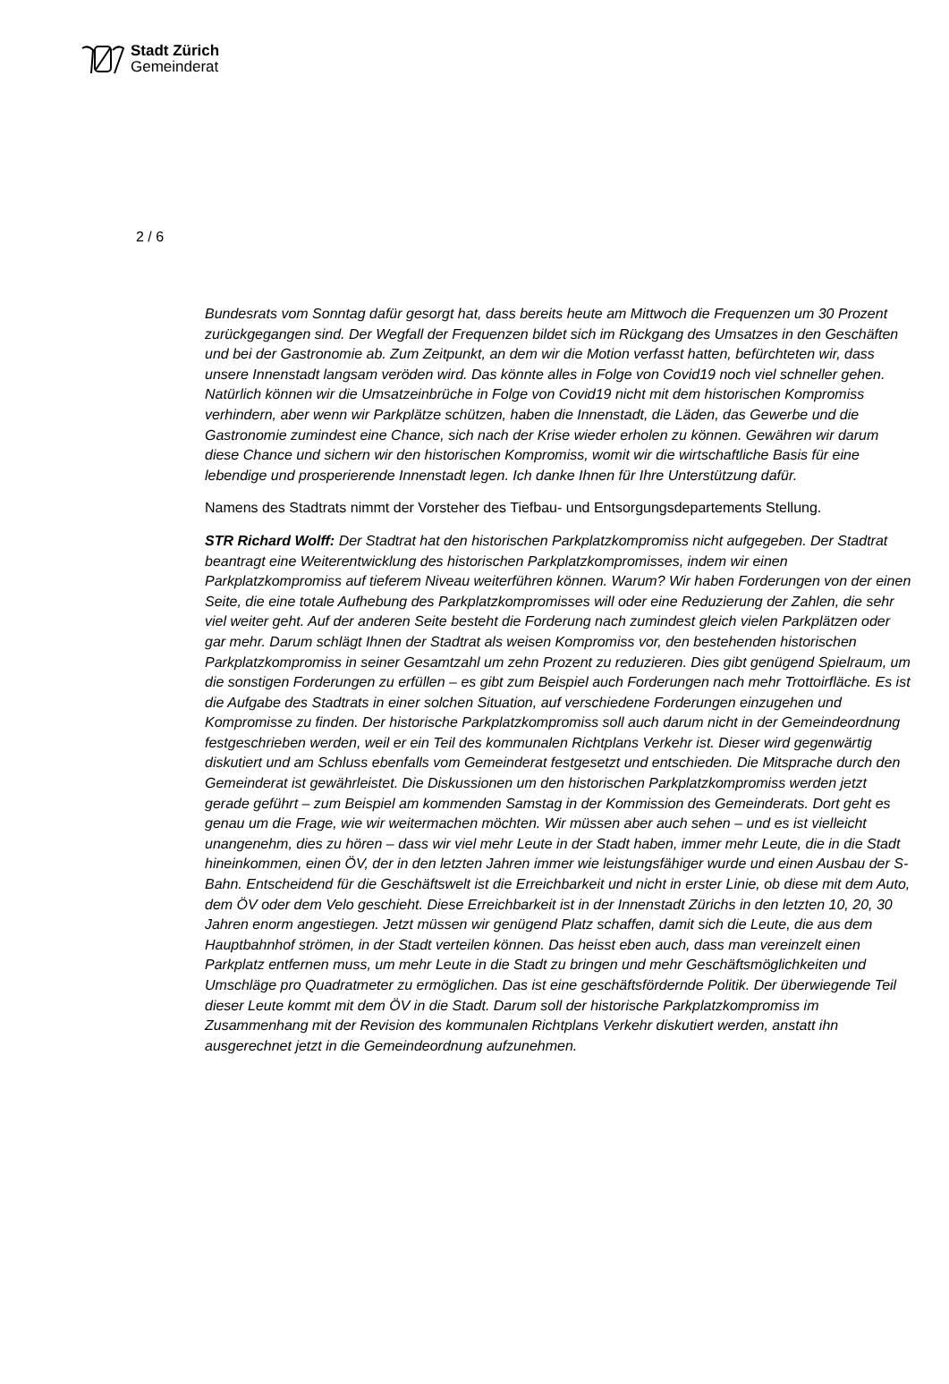Stadt Zürich
Gemeinderat
2 / 6
Bundesrats vom Sonntag dafür gesorgt hat, dass bereits heute am Mittwoch die Frequenzen um 30 Prozent zurückgegangen sind. Der Wegfall der Frequenzen bildet sich im Rückgang des Umsatzes in den Geschäften und bei der Gastronomie ab. Zum Zeitpunkt, an dem wir die Motion verfasst hatten, befürchteten wir, dass unsere Innenstadt langsam veröden wird. Das könnte alles in Folge von Covid19 noch viel schneller gehen. Natürlich können wir die Umsatzeinbrüche in Folge von Covid19 nicht mit dem historischen Kompromiss verhindern, aber wenn wir Parkplätze schützen, haben die Innenstadt, die Läden, das Gewerbe und die Gastronomie zumindest eine Chance, sich nach der Krise wieder erholen zu können. Gewähren wir darum diese Chance und sichern wir den historischen Kompromiss, womit wir die wirtschaftliche Basis für eine lebendige und prosperierende Innenstadt legen. Ich danke Ihnen für Ihre Unterstützung dafür.
Namens des Stadtrats nimmt der Vorsteher des Tiefbau- und Entsorgungsdepartements Stellung.
STR Richard Wolff: Der Stadtrat hat den historischen Parkplatzkompromiss nicht aufgegeben. Der Stadtrat beantragt eine Weiterentwicklung des historischen Parkplatzkompromisses, indem wir einen Parkplatzkompromiss auf tieferem Niveau weiterführen können. Warum? Wir haben Forderungen von der einen Seite, die eine totale Aufhebung des Parkplatzkompromisses will oder eine Reduzierung der Zahlen, die sehr viel weiter geht. Auf der anderen Seite besteht die Forderung nach zumindest gleich vielen Parkplätzen oder gar mehr. Darum schlägt Ihnen der Stadtrat als weisen Kompromiss vor, den bestehenden historischen Parkplatzkompromiss in seiner Gesamtzahl um zehn Prozent zu reduzieren. Dies gibt genügend Spielraum, um die sonstigen Forderungen zu erfüllen – es gibt zum Beispiel auch Forderungen nach mehr Trottoirfläche. Es ist die Aufgabe des Stadtrats in einer solchen Situation, auf verschiedene Forderungen einzugehen und Kompromisse zu finden. Der historische Parkplatzkompromiss soll auch darum nicht in der Gemeindeordnung festgeschrieben werden, weil er ein Teil des kommunalen Richtplans Verkehr ist. Dieser wird gegenwärtig diskutiert und am Schluss ebenfalls vom Gemeinderat festgesetzt und entschieden. Die Mitsprache durch den Gemeinderat ist gewährleistet. Die Diskussionen um den historischen Parkplatzkompromiss werden jetzt gerade geführt – zum Beispiel am kommenden Samstag in der Kommission des Gemeinderats. Dort geht es genau um die Frage, wie wir weitermachen möchten. Wir müssen aber auch sehen – und es ist vielleicht unangenehm, dies zu hören – dass wir viel mehr Leute in der Stadt haben, immer mehr Leute, die in die Stadt hineinkommen, einen ÖV, der in den letzten Jahren immer wie leistungsfähiger wurde und einen Ausbau der S-Bahn. Entscheidend für die Geschäftswelt ist die Erreichbarkeit und nicht in erster Linie, ob diese mit dem Auto, dem ÖV oder dem Velo geschieht. Diese Erreichbarkeit ist in der Innenstadt Zürichs in den letzten 10, 20, 30 Jahren enorm angestiegen. Jetzt müssen wir genügend Platz schaffen, damit sich die Leute, die aus dem Hauptbahnhof strömen, in der Stadt verteilen können. Das heisst eben auch, dass man vereinzelt einen Parkplatz entfernen muss, um mehr Leute in die Stadt zu bringen und mehr Geschäftsmöglichkeiten und Umschläge pro Quadratmeter zu ermöglichen. Das ist eine geschäftsfördernde Politik. Der überwiegende Teil dieser Leute kommt mit dem ÖV in die Stadt. Darum soll der historische Parkplatzkompromiss im Zusammenhang mit der Revision des kommunalen Richtplans Verkehr diskutiert werden, anstatt ihn ausgerechnet jetzt in die Gemeindeordnung aufzunehmen.